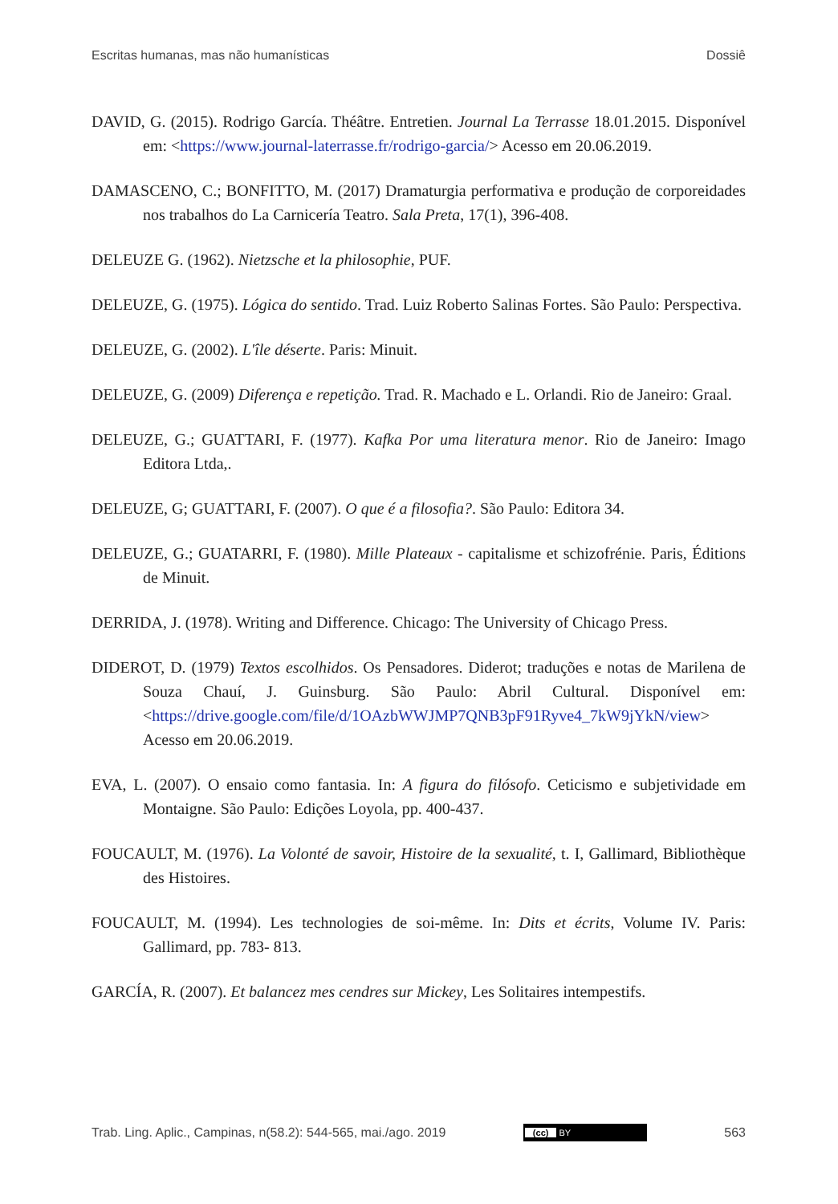Escritas humanas, mas não humanísticas Dossiê
DAVID, G. (2015). Rodrigo García. Théâtre. Entretien. Journal La Terrasse 18.01.2015. Disponível em: <https://www.journal-laterrasse.fr/rodrigo-garcia/> Acesso em 20.06.2019.
DAMASCENO, C.; BONFITTO, M. (2017) Dramaturgia performativa e produção de corporeidades nos trabalhos do La Carnicería Teatro. Sala Preta, 17(1), 396-408.
DELEUZE G. (1962). Nietzsche et la philosophie, PUF.
DELEUZE, G. (1975). Lógica do sentido. Trad. Luiz Roberto Salinas Fortes. São Paulo: Perspectiva.
DELEUZE, G. (2002). L'île déserte. Paris: Minuit.
DELEUZE, G. (2009) Diferença e repetição. Trad. R. Machado e L. Orlandi. Rio de Janeiro: Graal.
DELEUZE, G.; GUATTARI, F. (1977). Kafka Por uma literatura menor. Rio de Janeiro: Imago Editora Ltda,.
DELEUZE, G; GUATTARI, F. (2007). O que é a filosofia?. São Paulo: Editora 34.
DELEUZE, G.; GUATARRI, F. (1980). Mille Plateaux - capitalisme et schizofrénie. Paris, Éditions de Minuit.
DERRIDA, J. (1978). Writing and Difference. Chicago: The University of Chicago Press.
DIDEROT, D. (1979) Textos escolhidos. Os Pensadores. Diderot; traduções e notas de Marilena de Souza Chauí, J. Guinsburg. São Paulo: Abril Cultural. Disponível em: <https://drive.google.com/file/d/1OAzbWWJMP7QNB3pF91Ryve4_7kW9jYkN/view> Acesso em 20.06.2019.
EVA, L. (2007). O ensaio como fantasia. In: A figura do filósofo. Ceticismo e subjetividade em Montaigne. São Paulo: Edições Loyola, pp. 400-437.
FOUCAULT, M. (1976). La Volonté de savoir, Histoire de la sexualité, t. I, Gallimard, Bibliothèque des Histoires.
FOUCAULT, M. (1994). Les technologies de soi-même. In: Dits et écrits, Volume IV. Paris: Gallimard, pp. 783- 813.
GARCÍA, R. (2007). Et balancez mes cendres sur Mickey, Les Solitaires intempestifs.
Trab. Ling. Aplic., Campinas, n(58.2): 544-565, mai./ago. 2019
(cc) BY
563